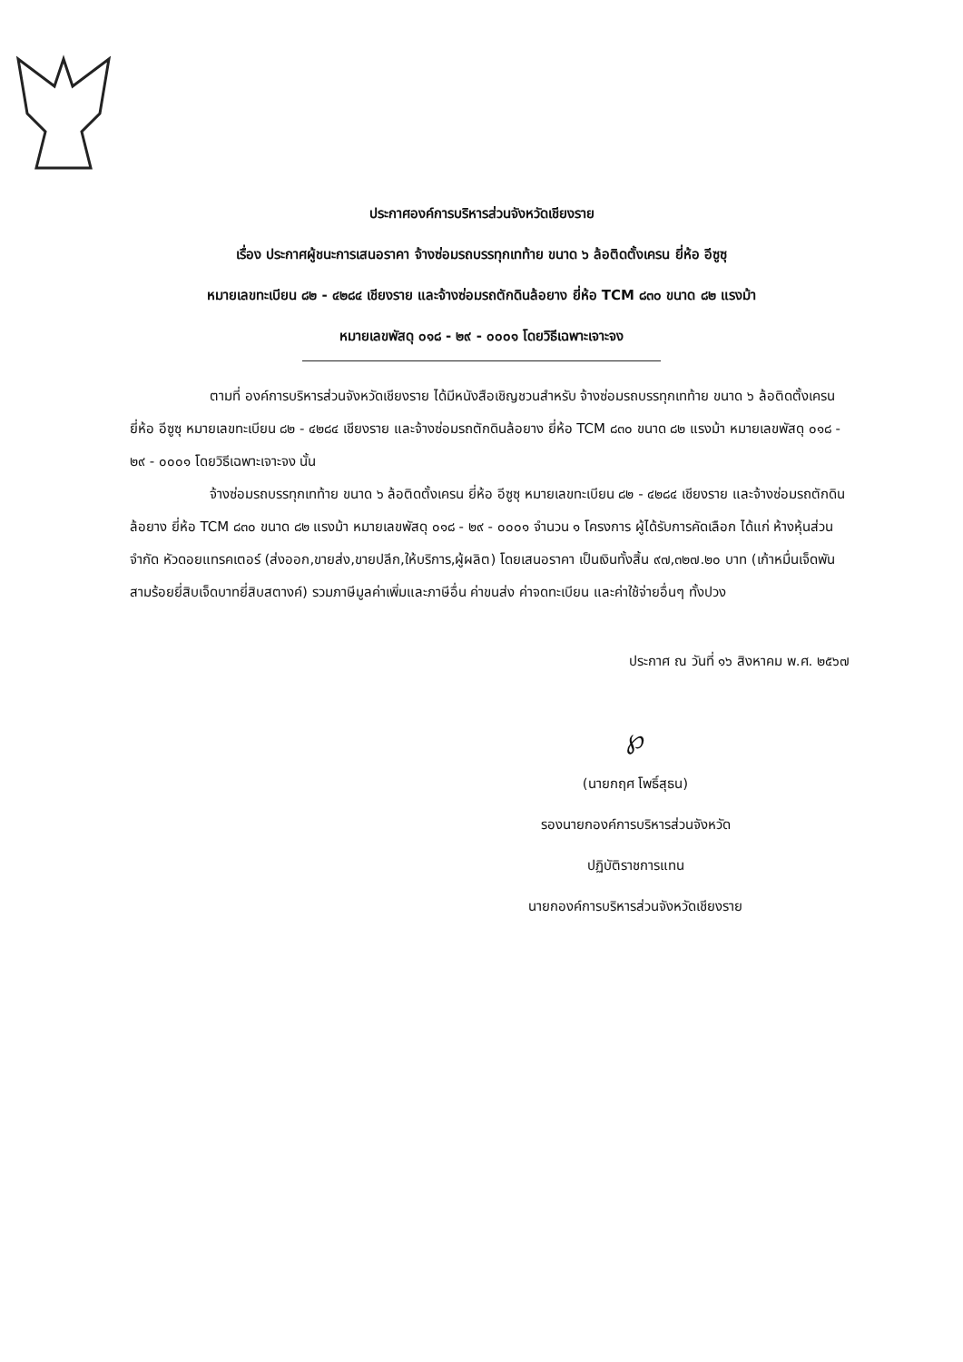ประกาศองค์การบริหารส่วนจังหวัดเชียงราย
เรื่อง ประกาศผู้ชนะการเสนอราคา จ้างซ่อมรถบรรทุกเทท้าย ขนาด ๖ ล้อติดตั้งเครน ยี่ห้อ อีซูซุ
หมายเลขทะเบียน ๘๒ - ๔๒๘๔ เชียงราย และจ้างซ่อมรถตักดินล้อยาง ยี่ห้อ TCM ๘๓๐ ขนาด ๘๒ แรงม้า
หมายเลขพัสดุ ๐๑๘ - ๒๙ - ๐๐๐๑ โดยวิธีเฉพาะเจาะจง
ตามที่ องค์การบริหารส่วนจังหวัดเชียงราย ได้มีหนังสือเชิญชวนสำหรับ จ้างซ่อมรถบรรทุกเทท้าย ขนาด ๖ ล้อติดตั้งเครน ยี่ห้อ อีซูซุ หมายเลขทะเบียน ๘๒ - ๔๒๘๔ เชียงราย และจ้างซ่อมรถตักดินล้อยาง ยี่ห้อ TCM ๘๓๐ ขนาด ๘๒ แรงม้า หมายเลขพัสดุ ๐๑๘ - ๒๙ - ๐๐๐๑ โดยวิธีเฉพาะเจาะจง นั้น
จ้างซ่อมรถบรรทุกเทท้าย ขนาด ๖ ล้อติดตั้งเครน ยี่ห้อ อีซูซุ หมายเลขทะเบียน ๘๒ - ๔๒๘๔ เชียงราย และจ้างซ่อมรถตักดินล้อยาง ยี่ห้อ TCM ๘๓๐ ขนาด ๘๒ แรงม้า หมายเลขพัสดุ ๐๑๘ - ๒๙ - ๐๐๐๑ จำนวน ๑ โครงการ ผู้ได้รับการคัดเลือก ได้แก่ ห้างหุ้นส่วนจำกัด หัวดอยแทรคเตอร์ (ส่งออก,ขายส่ง,ขายปลีก,ให้บริการ,ผู้ผลิต) โดยเสนอราคา เป็นเงินทั้งสิ้น ๙๗,๓๒๗.๒๐ บาท (เก้าหมื่นเจ็ดพันสามร้อยยี่สิบเจ็ดบาทยี่สิบสตางค์) รวมภาษีมูลค่าเพิ่มและภาษีอื่น ค่าขนส่ง ค่าจดทะเบียน และค่าใช้จ่ายอื่นๆ ทั้งปวง
ประกาศ ณ วันที่ ๑๖ สิงหาคม พ.ศ. ๒๕๖๗
℘
(นายกฤศ โพธิ์สุธน)
รองนายกองค์การบริหารส่วนจังหวัด
ปฏิบัติราชการแทน
นายกองค์การบริหารส่วนจังหวัดเชียงราย